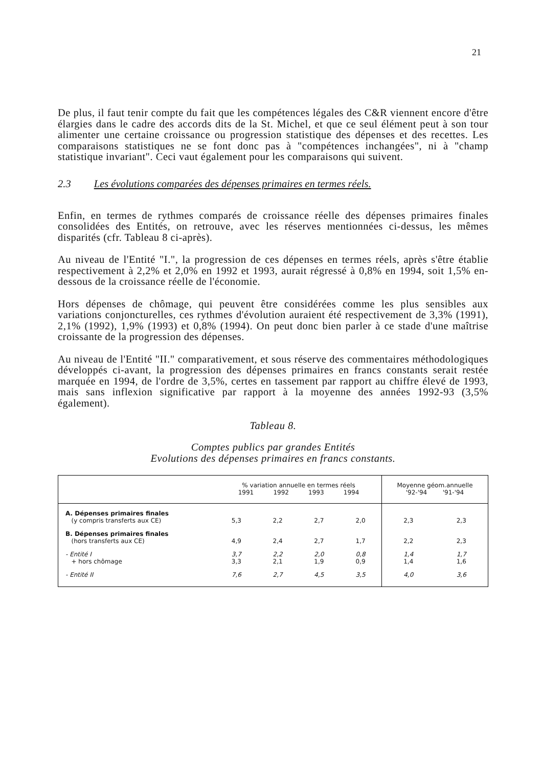21
De plus, il faut tenir compte du fait que les compétences légales des C&R viennent encore d'être élargies dans le cadre des accords dits de la St. Michel, et que ce seul élément peut à son tour alimenter une certaine croissance ou progression statistique des dépenses et des recettes. Les comparaisons statistiques ne se font donc pas à "compétences inchangées", ni à "champ statistique invariant". Ceci vaut également pour les comparaisons qui suivent.
2.3 Les évolutions comparées des dépenses primaires en termes réels.
Enfin, en termes de rythmes comparés de croissance réelle des dépenses primaires finales consolidées des Entités, on retrouve, avec les réserves mentionnées ci-dessus, les mêmes disparités (cfr. Tableau 8 ci-après).
Au niveau de l'Entité "I.", la progression de ces dépenses en termes réels, après s'être établie respectivement à 2,2% et 2,0% en 1992 et 1993, aurait régressé à 0,8% en 1994, soit 1,5% en-dessous de la croissance réelle de l'économie.
Hors dépenses de chômage, qui peuvent être considérées comme les plus sensibles aux variations conjoncturelles, ces rythmes d'évolution auraient été respectivement de 3,3% (1991), 2,1% (1992), 1,9% (1993) et 0,8% (1994). On peut donc bien parler à ce stade d'une maîtrise croissante de la progression des dépenses.
Au niveau de l'Entité "II." comparativement, et sous réserve des commentaires méthodologiques développés ci-avant, la progression des dépenses primaires en francs constants serait restée marquée en 1994, de l'ordre de 3,5%, certes en tassement par rapport au chiffre élevé de 1993, mais sans inflexion significative par rapport à la moyenne des années 1992-93 (3,5% également).
Tableau 8.
Comptes publics par grandes Entités
Evolutions des dépenses primaires en francs constants.
| | % variation annuelle en termes réels 1991 1992 1993 1994 | | | | Moyenne géom.annuelle '92-'94 '91-'94 | |
| --- | --- | --- | --- | --- | --- | --- |
| A. Dépenses primaires finales (y compris transferts aux CE) | 5,3 | 2,2 | 2,7 | 2,0 | 2,3 | 2,3 |
| B. Dépenses primaires finales (hors transferts aux CE) | 4,9 | 2,4 | 2,7 | 1,7 | 2,2 | 2,3 |
| - Entité I + hors chômage | 3,7 3,3 | 2,2 2,1 | 2,0 1,9 | 0,8 0,9 | 1,4 1,4 | 1,7 1,6 |
| - Entité II | 7,6 | 2,7 | 4,5 | 3,5 | 4,0 | 3,6 |